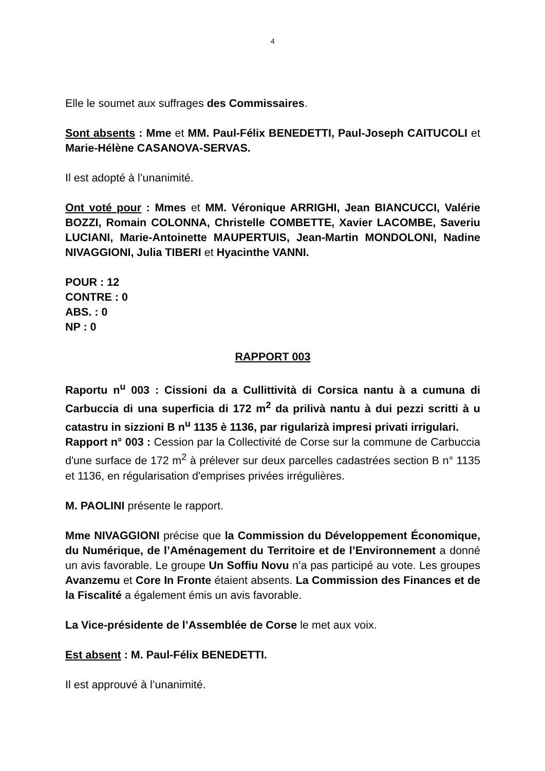4
Elle le soumet aux suffrages des Commissaires.
Sont absents : Mme et MM. Paul-Félix BENEDETTI, Paul-Joseph CAITUCOLI et Marie-Hélène CASANOVA-SERVAS.
Il est adopté à l’unanimité.
Ont voté pour : Mmes et MM. Véronique ARRIGHI, Jean BIANCUCCI, Valérie BOZZI, Romain COLONNA, Christelle COMBETTE, Xavier LACOMBE, Saveriu LUCIANI, Marie-Antoinette MAUPERTUIS, Jean-Martin MONDOLONI, Nadine NIVAGGIONI, Julia TIBERI et Hyacinthe VANNI.
POUR : 12
CONTRE : 0
ABS. : 0
NP : 0
RAPPORT 003
Raportu n<sup>u</sup> 003 : Cissioni da a Cullittività di Corsica nantu à a cumuna di Carbuccia di una superficia di 172 m<sup>2</sup> da prilivà nantu à dui pezzi scritti à u catastru in sizzioni B n<sup>u</sup> 1135 è 1136, par rigularizà impresi privati irrigulari.
Rapport n° 003 : Cession par la Collectivité de Corse sur la commune de Carbuccia d'une surface de 172 m<sup>2</sup> à prélever sur deux parcelles cadastrées section B n° 1135 et 1136, en régularisation d'emprises privées irrégulières.
M. PAOLINI présente le rapport.
Mme NIVAGGIONI précise que la Commission du Développement Économique, du Numérique, de l’Aménagement du Territoire et de l’Environnement a donné un avis favorable. Le groupe Un Soffiu Novu n’a pas participé au vote. Les groupes Avanzemu et Core In Fronte étaient absents. La Commission des Finances et de la Fiscalité a également émis un avis favorable.
La Vice-présidente de l’Assemblée de Corse le met aux voix.
Est absent : M. Paul-Félix BENEDETTI.
Il est approuvé à l’unanimité.